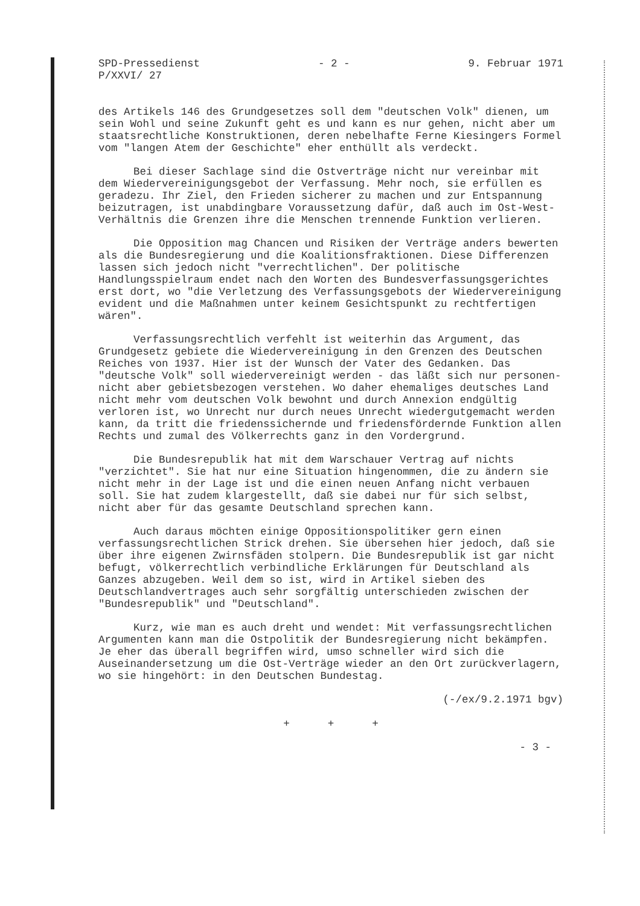SPD-Pressedienst
P/XXVI/ 27
- 2 - 9. Februar 1971
des Artikels 146 des Grundgesetzes soll dem "deutschen Volk" dienen, um sein Wohl und seine Zukunft geht es und kann es nur gehen, nicht aber um staatsrechtliche Konstruktionen, deren nebelhafte Ferne Kiesingers Formel vom "langen Atem der Geschichte" eher enthüllt als verdeckt.
Bei dieser Sachlage sind die Ostverträge nicht nur vereinbar mit dem Wiedervereinigungsgebot der Verfassung. Mehr noch, sie erfüllen es geradezu. Ihr Ziel, den Frieden sicherer zu machen und zur Entspannung beizutragen, ist unabdingbare Voraussetzung dafür, daß auch im Ost-West-Verhältnis die Grenzen ihre die Menschen trennende Funktion verlieren.
Die Opposition mag Chancen und Risiken der Verträge anders bewerten als die Bundesregierung und die Koalitionsfraktionen. Diese Differenzen lassen sich jedoch nicht "verrechtlichen". Der politische Handlungsspielraum endet nach den Worten des Bundesverfassungsgerichtes erst dort, wo "die Verletzung des Verfassungsgebots der Wiedervereinigung evident und die Maßnahmen unter keinem Gesichtspunkt zu rechtfertigen wären".
Verfassungsrechtlich verfehlt ist weiterhin das Argument, das Grundgesetz gebiete die Wiedervereinigung in den Grenzen des Deutschen Reiches von 1937. Hier ist der Wunsch der Vater des Gedanken. Das "deutsche Volk" soll wiedervereinigt werden - das läßt sich nur personen- nicht aber gebietsbezogen verstehen. Wo daher ehemaliges deutsches Land nicht mehr vom deutschen Volk bewohnt und durch Annexion endgültig verloren ist, wo Unrecht nur durch neues Unrecht wiedergutgemacht werden kann, da tritt die friedenssichernde und friedensfördernde Funktion allen Rechts und zumal des Völkerrechts ganz in den Vordergrund.
Die Bundesrepublik hat mit dem Warschauer Vertrag auf nichts "verzichtet". Sie hat nur eine Situation hingenommen, die zu ändern sie nicht mehr in der Lage ist und die einen neuen Anfang nicht verbauen soll. Sie hat zudem klargestellt, daß sie dabei nur für sich selbst, nicht aber für das gesamte Deutschland sprechen kann.
Auch daraus möchten einige Oppositionspolitiker gern einen verfassungsrechtlichen Strick drehen. Sie übersehen hier jedoch, daß sie über ihre eigenen Zwirnsfäden stolpern. Die Bundesrepublik ist gar nicht befugt, völkerrechtlich verbindliche Erklärungen für Deutschland als Ganzes abzugeben. Weil dem so ist, wird in Artikel sieben des Deutschlandvertrages auch sehr sorgfältig unterschieden zwischen der "Bundesrepublik" und "Deutschland".
Kurz, wie man es auch dreht und wendet: Mit verfassungsrechtlichen Argumenten kann man die Ostpolitik der Bundesregierung nicht bekämpfen. Je eher das überall begriffen wird, umso schneller wird sich die Auseinandersetzung um die Ost-Verträge wieder an den Ort zurückverlagern, wo sie hingehört: in den Deutschen Bundestag.
(-/ex/9.2.1971 bgv)
+ + +
- 3 -